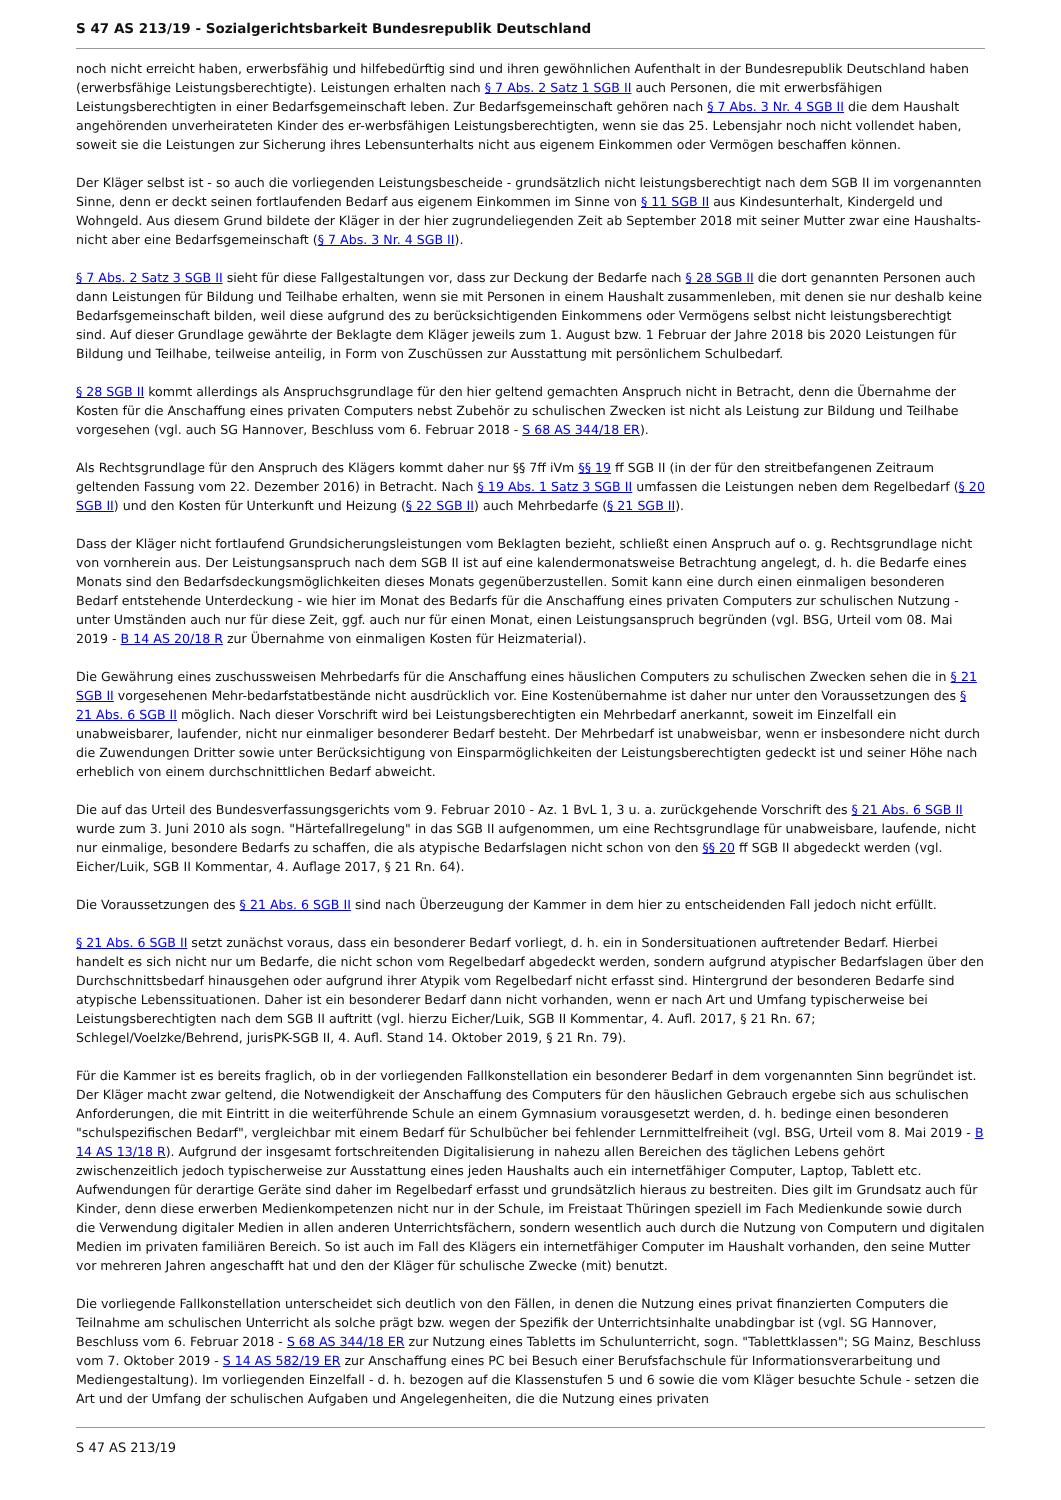S 47 AS 213/19 - Sozialgerichtsbarkeit Bundesrepublik Deutschland
noch nicht erreicht haben, erwerbsfähig und hilfebedürftig sind und ihren gewöhnlichen Aufenthalt in der Bundesrepublik Deutschland haben (erwerbsfähige Leistungsberechtigte). Leistungen erhalten nach § 7 Abs. 2 Satz 1 SGB II auch Personen, die mit erwerbsfähigen Leistungsberechtigten in einer Bedarfsgemeinschaft leben. Zur Bedarfsgemeinschaft gehören nach § 7 Abs. 3 Nr. 4 SGB II die dem Haushalt angehörenden unverheirateten Kinder des er-werbsfähigen Leistungsberechtigten, wenn sie das 25. Lebensjahr noch nicht vollendet haben, soweit sie die Leistungen zur Sicherung ihres Lebensunterhalts nicht aus eigenem Einkommen oder Vermögen beschaffen können.
Der Kläger selbst ist - so auch die vorliegenden Leistungsbescheide - grundsätzlich nicht leistungsberechtigt nach dem SGB II im vorgenannten Sinne, denn er deckt seinen fortlaufenden Bedarf aus eigenem Einkommen im Sinne von § 11 SGB II aus Kindesunterhalt, Kindergeld und Wohngeld. Aus diesem Grund bildete der Kläger in der hier zugrundeliegenden Zeit ab September 2018 mit seiner Mutter zwar eine Haushalts- nicht aber eine Bedarfsgemeinschaft (§ 7 Abs. 3 Nr. 4 SGB II).
§ 7 Abs. 2 Satz 3 SGB II sieht für diese Fallgestaltungen vor, dass zur Deckung der Bedarfe nach § 28 SGB II die dort genannten Personen auch dann Leistungen für Bildung und Teilhabe erhalten, wenn sie mit Personen in einem Haushalt zusammenleben, mit denen sie nur deshalb keine Bedarfsgemeinschaft bilden, weil diese aufgrund des zu berücksichtigenden Einkommens oder Vermögens selbst nicht leistungsberechtigt sind. Auf dieser Grundlage gewährte der Beklagte dem Kläger jeweils zum 1. August bzw. 1 Februar der Jahre 2018 bis 2020 Leistungen für Bildung und Teilhabe, teilweise anteilig, in Form von Zuschüssen zur Ausstattung mit persönlichem Schulbedarf.
§ 28 SGB II kommt allerdings als Anspruchsgrundlage für den hier geltend gemachten Anspruch nicht in Betracht, denn die Übernahme der Kosten für die Anschaffung eines privaten Computers nebst Zubehör zu schulischen Zwecken ist nicht als Leistung zur Bildung und Teilhabe vorgesehen (vgl. auch SG Hannover, Beschluss vom 6. Februar 2018 - S 68 AS 344/18 ER).
Als Rechtsgrundlage für den Anspruch des Klägers kommt daher nur §§ 7ff iVm §§ 19 ff SGB II (in der für den streitbefangenen Zeitraum geltenden Fassung vom 22. Dezember 2016) in Betracht. Nach § 19 Abs. 1 Satz 3 SGB II umfassen die Leistungen neben dem Regelbedarf (§ 20 SGB II) und den Kosten für Unterkunft und Heizung (§ 22 SGB II) auch Mehrbedarfe (§ 21 SGB II).
Dass der Kläger nicht fortlaufend Grundsicherungsleistungen vom Beklagten bezieht, schließt einen Anspruch auf o. g. Rechtsgrundlage nicht von vornherein aus. Der Leistungsanspruch nach dem SGB II ist auf eine kalendermonatsweise Betrachtung angelegt, d. h. die Bedarfe eines Monats sind den Bedarfsdeckungsmöglichkeiten dieses Monats gegenüberzustellen. Somit kann eine durch einen einmaligen besonderen Bedarf entstehende Unterdeckung - wie hier im Monat des Bedarfs für die Anschaffung eines privaten Computers zur schulischen Nutzung - unter Umständen auch nur für diese Zeit, ggf. auch nur für einen Monat, einen Leistungsanspruch begründen (vgl. BSG, Urteil vom 08. Mai 2019 - B 14 AS 20/18 R zur Übernahme von einmaligen Kosten für Heizmaterial).
Die Gewährung eines zuschussweisen Mehrbedarfs für die Anschaffung eines häuslichen Computers zu schulischen Zwecken sehen die in § 21 SGB II vorgesehenen Mehr-bedarfstatbestände nicht ausdrücklich vor. Eine Kostenübernahme ist daher nur unter den Voraussetzungen des § 21 Abs. 6 SGB II möglich. Nach dieser Vorschrift wird bei Leistungsberechtigten ein Mehrbedarf anerkannt, soweit im Einzelfall ein unabweisbarer, laufender, nicht nur einmaliger besonderer Bedarf besteht. Der Mehrbedarf ist unabweisbar, wenn er insbesondere nicht durch die Zuwendungen Dritter sowie unter Berücksichtigung von Einsparmöglichkeiten der Leistungsberechtigten gedeckt ist und seiner Höhe nach erheblich von einem durchschnittlichen Bedarf abweicht.
Die auf das Urteil des Bundesverfassungsgerichts vom 9. Februar 2010 - Az. 1 BvL 1, 3 u. a. zurückgehende Vorschrift des § 21 Abs. 6 SGB II wurde zum 3. Juni 2010 als sogn. "Härtefallregelung" in das SGB II aufgenommen, um eine Rechtsgrundlage für unabweisbare, laufende, nicht nur einmalige, besondere Bedarfs zu schaffen, die als atypische Bedarfslagen nicht schon von den §§ 20 ff SGB II abgedeckt werden (vgl. Eicher/Luik, SGB II Kommentar, 4. Auflage 2017, § 21 Rn. 64).
Die Voraussetzungen des § 21 Abs. 6 SGB II sind nach Überzeugung der Kammer in dem hier zu entscheidenden Fall jedoch nicht erfüllt.
§ 21 Abs. 6 SGB II setzt zunächst voraus, dass ein besonderer Bedarf vorliegt, d. h. ein in Sondersituationen auftretender Bedarf. Hierbei handelt es sich nicht nur um Bedarfe, die nicht schon vom Regelbedarf abgedeckt werden, sondern aufgrund atypischer Bedarfslagen über den Durchschnittsbedarf hinausgehen oder aufgrund ihrer Atypik vom Regelbedarf nicht erfasst sind. Hintergrund der besonderen Bedarfe sind atypische Lebenssituationen. Daher ist ein besonderer Bedarf dann nicht vorhanden, wenn er nach Art und Umfang typischerweise bei Leistungsberechtigten nach dem SGB II auftritt (vgl. hierzu Eicher/Luik, SGB II Kommentar, 4. Aufl. 2017, § 21 Rn. 67; Schlegel/Voelzke/Behrend, jurisPK-SGB II, 4. Aufl. Stand 14. Oktober 2019, § 21 Rn. 79).
Für die Kammer ist es bereits fraglich, ob in der vorliegenden Fallkonstellation ein besonderer Bedarf in dem vorgenannten Sinn begründet ist. Der Kläger macht zwar geltend, die Notwendigkeit der Anschaffung des Computers für den häuslichen Gebrauch ergebe sich aus schulischen Anforderungen, die mit Eintritt in die weiterführende Schule an einem Gymnasium vorausgesetzt werden, d. h. bedinge einen besonderen "schulspezifischen Bedarf", vergleichbar mit einem Bedarf für Schulbücher bei fehlender Lernmittelfreiheit (vgl. BSG, Urteil vom 8. Mai 2019 - B 14 AS 13/18 R). Aufgrund der insgesamt fortschreitenden Digitalisierung in nahezu allen Bereichen des täglichen Lebens gehört zwischenzeitlich jedoch typischerweise zur Ausstattung eines jeden Haushalts auch ein internetfähiger Computer, Laptop, Tablett etc. Aufwendungen für derartige Geräte sind daher im Regelbedarf erfasst und grundsätzlich hieraus zu bestreiten. Dies gilt im Grundsatz auch für Kinder, denn diese erwerben Medienkompetenzen nicht nur in der Schule, im Freistaat Thüringen speziell im Fach Medienkunde sowie durch die Verwendung digitaler Medien in allen anderen Unterrichtsfächern, sondern wesentlich auch durch die Nutzung von Computern und digitalen Medien im privaten familiären Bereich. So ist auch im Fall des Klägers ein internetfähiger Computer im Haushalt vorhanden, den seine Mutter vor mehreren Jahren angeschafft hat und den der Kläger für schulische Zwecke (mit) benutzt.
Die vorliegende Fallkonstellation unterscheidet sich deutlich von den Fällen, in denen die Nutzung eines privat finanzierten Computers die Teilnahme am schulischen Unterricht als solche prägt bzw. wegen der Spezifik der Unterrichtsinhalte unabdingbar ist (vgl. SG Hannover, Beschluss vom 6. Februar 2018 - S 68 AS 344/18 ER zur Nutzung eines Tabletts im Schulunterricht, sogn. "Tablettklassen"; SG Mainz, Beschluss vom 7. Oktober 2019 - S 14 AS 582/19 ER zur Anschaffung eines PC bei Besuch einer Berufsfachschule für Informationsverarbeitung und Mediengestaltung). Im vorliegenden Einzelfall - d. h. bezogen auf die Klassenstufen 5 und 6 sowie die vom Kläger besuchte Schule - setzen die Art und der Umfang der schulischen Aufgaben und Angelegenheiten, die die Nutzung eines privaten
S 47 AS 213/19